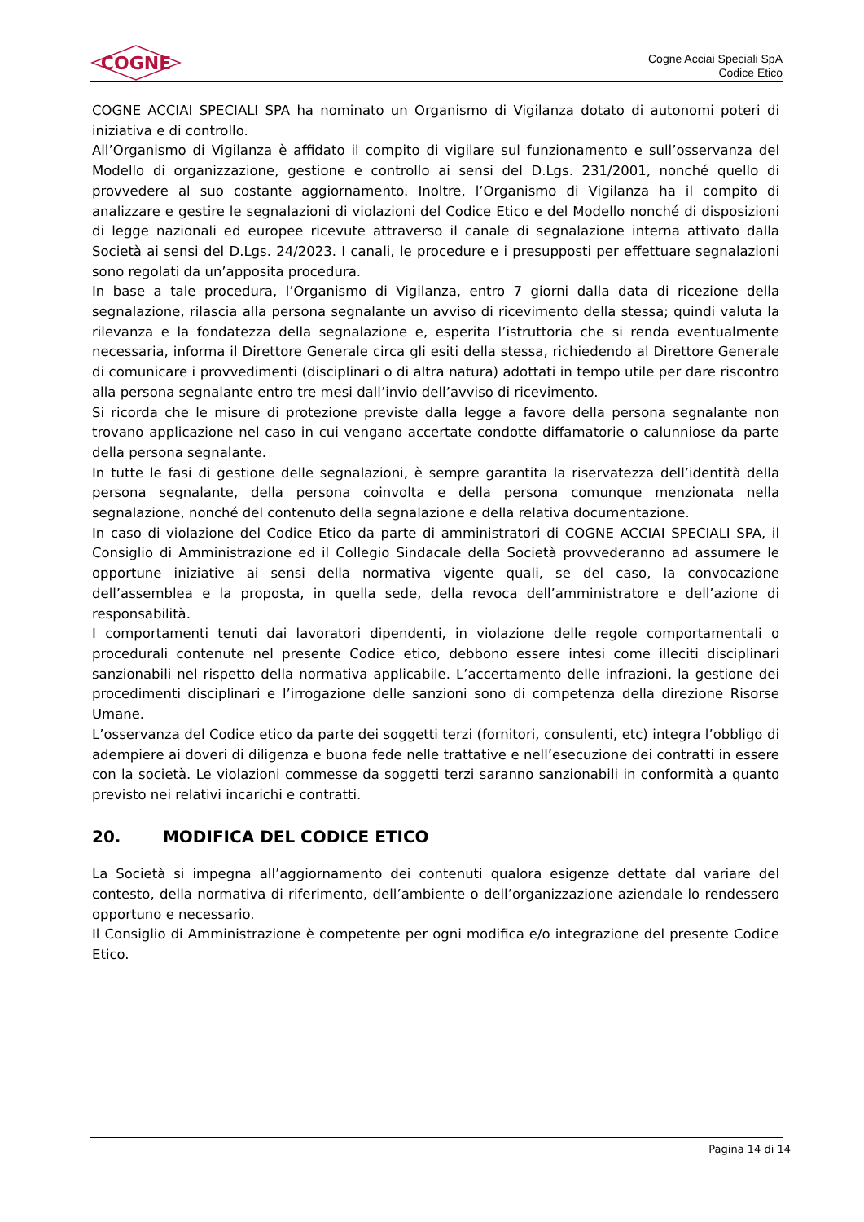COGNE
Cogne Acciai Speciali SpA
Codice Etico
COGNE ACCIAI SPECIALI SPA ha nominato un Organismo di Vigilanza dotato di autonomi poteri di iniziativa e di controllo.
All’Organismo di Vigilanza è affidato il compito di vigilare sul funzionamento e sull’osservanza del Modello di organizzazione, gestione e controllo ai sensi del D.Lgs. 231/2001, nonché quello di provvedere al suo costante aggiornamento. Inoltre, l’Organismo di Vigilanza ha il compito di analizzare e gestire le segnalazioni di violazioni del Codice Etico e del Modello nonché di disposizioni di legge nazionali ed europee ricevute attraverso il canale di segnalazione interna attivato dalla Società ai sensi del D.Lgs. 24/2023. I canali, le procedure e i presupposti per effettuare segnalazioni sono regolati da un’apposita procedura.
In base a tale procedura, l’Organismo di Vigilanza, entro 7 giorni dalla data di ricezione della segnalazione, rilascia alla persona segnalante un avviso di ricevimento della stessa; quindi valuta la rilevanza e la fondatezza della segnalazione e, esperita l’istruttoria che si renda eventualmente necessaria, informa il Direttore Generale circa gli esiti della stessa, richiedendo al Direttore Generale di comunicare i provvedimenti (disciplinari o di altra natura) adottati in tempo utile per dare riscontro alla persona segnalante entro tre mesi dall’invio dell’avviso di ricevimento.
Si ricorda che le misure di protezione previste dalla legge a favore della persona segnalante non trovano applicazione nel caso in cui vengano accertate condotte diffamatorie o calunniose da parte della persona segnalante.
In tutte le fasi di gestione delle segnalazioni, è sempre garantita la riservatezza dell’identità della persona segnalante, della persona coinvolta e della persona comunque menzionata nella segnalazione, nonché del contenuto della segnalazione e della relativa documentazione.
In caso di violazione del Codice Etico da parte di amministratori di COGNE ACCIAI SPECIALI SPA, il Consiglio di Amministrazione ed il Collegio Sindacale della Società provvederanno ad assumere le opportune iniziative ai sensi della normativa vigente quali, se del caso, la convocazione dell’assemblea e la proposta, in quella sede, della revoca dell’amministratore e dell’azione di responsabilità.
I comportamenti tenuti dai lavoratori dipendenti, in violazione delle regole comportamentali o procedurali contenute nel presente Codice etico, debbono essere intesi come illeciti disciplinari sanzionabili nel rispetto della normativa applicabile. L’accertamento delle infrazioni, la gestione dei procedimenti disciplinari e l’irrogazione delle sanzioni sono di competenza della direzione Risorse Umane.
L’osservanza del Codice etico da parte dei soggetti terzi (fornitori, consulenti, etc) integra l’obbligo di adempiere ai doveri di diligenza e buona fede nelle trattative e nell’esecuzione dei contratti in essere con la società. Le violazioni commesse da soggetti terzi saranno sanzionabili in conformità a quanto previsto nei relativi incarichi e contratti.
20. MODIFICA DEL CODICE ETICO
La Società si impegna all’aggiornamento dei contenuti qualora esigenze dettate dal variare del contesto, della normativa di riferimento, dell’ambiente o dell’organizzazione aziendale lo rendessero opportuno e necessario.
Il Consiglio di Amministrazione è competente per ogni modifica e/o integrazione del presente Codice Etico.
Pagina 14 di 14